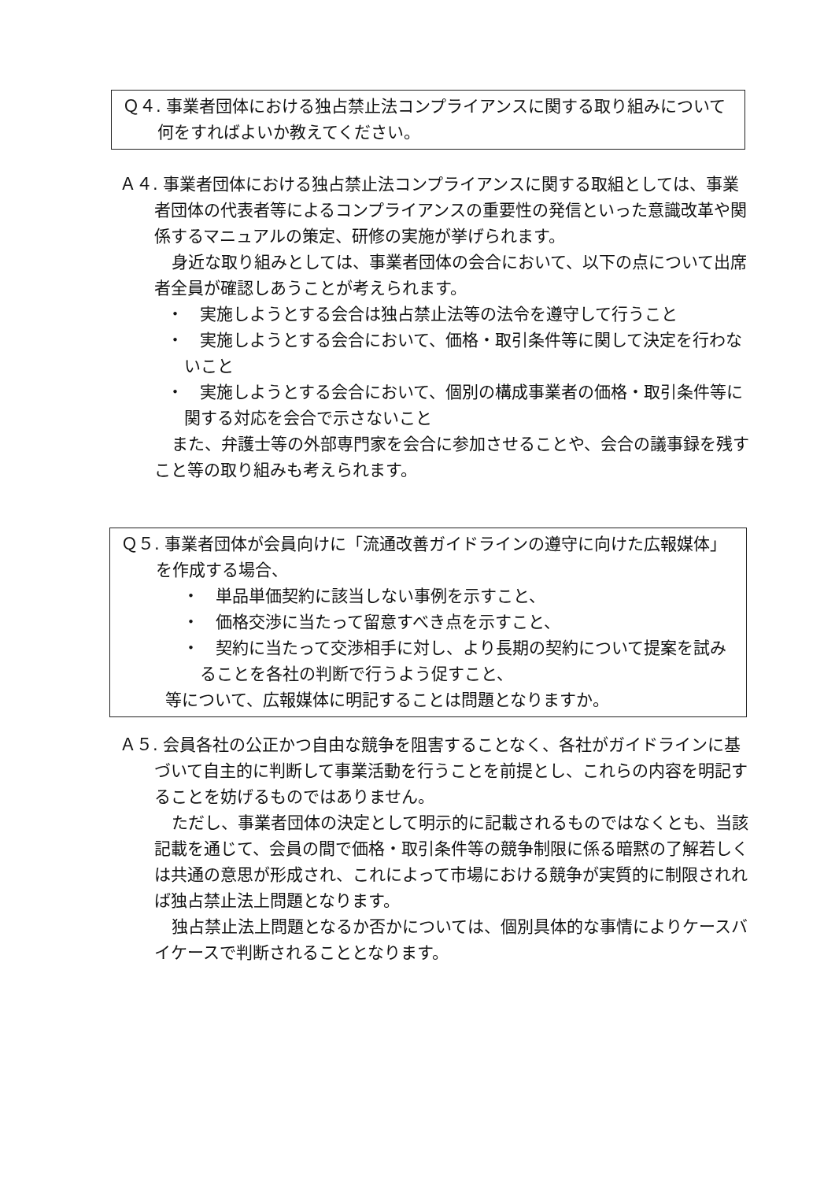Ｑ４. 事業者団体における独占禁止法コンプライアンスに関する取り組みについて何をすればよいか教えてください。
Ａ４. 事業者団体における独占禁止法コンプライアンスに関する取組としては、事業者団体の代表者等によるコンプライアンスの重要性の発信といった意識改革や関係するマニュアルの策定、研修の実施が挙げられます。
身近な取り組みとしては、事業者団体の会合において、以下の点について出席者全員が確認しあうことが考えられます。
・　実施しようとする会合は独占禁止法等の法令を遵守して行うこと
・　実施しようとする会合において、価格・取引条件等に関して決定を行わないこと
・　実施しようとする会合において、個別の構成事業者の価格・取引条件等に関する対応を会合で示さないこと
また、弁護士等の外部専門家を会合に参加させることや、会合の議事録を残すこと等の取り組みも考えられます。
Ｑ５. 事業者団体が会員向けに「流通改善ガイドラインの遵守に向けた広報媒体」を作成する場合、
・　単品単価契約に該当しない事例を示すこと、
・　価格交渉に当たって留意すべき点を示すこと、
・　契約に当たって交渉相手に対し、より長期の契約について提案を試みることを各社の判断で行うよう促すこと、
等について、広報媒体に明記することは問題となりますか。
Ａ５. 会員各社の公正かつ自由な競争を阻害することなく、各社がガイドラインに基づいて自主的に判断して事業活動を行うことを前提とし、これらの内容を明記することを妨げるものではありません。
ただし、事業者団体の決定として明示的に記載されるものではなくとも、当該記載を通じて、会員の間で価格・取引条件等の競争制限に係る暗黙の了解若しくは共通の意思が形成され、これによって市場における競争が実質的に制限されれば独占禁止法上問題となります。
独占禁止法上問題となるか否かについては、個別具体的な事情によりケースバイケースで判断されることとなります。